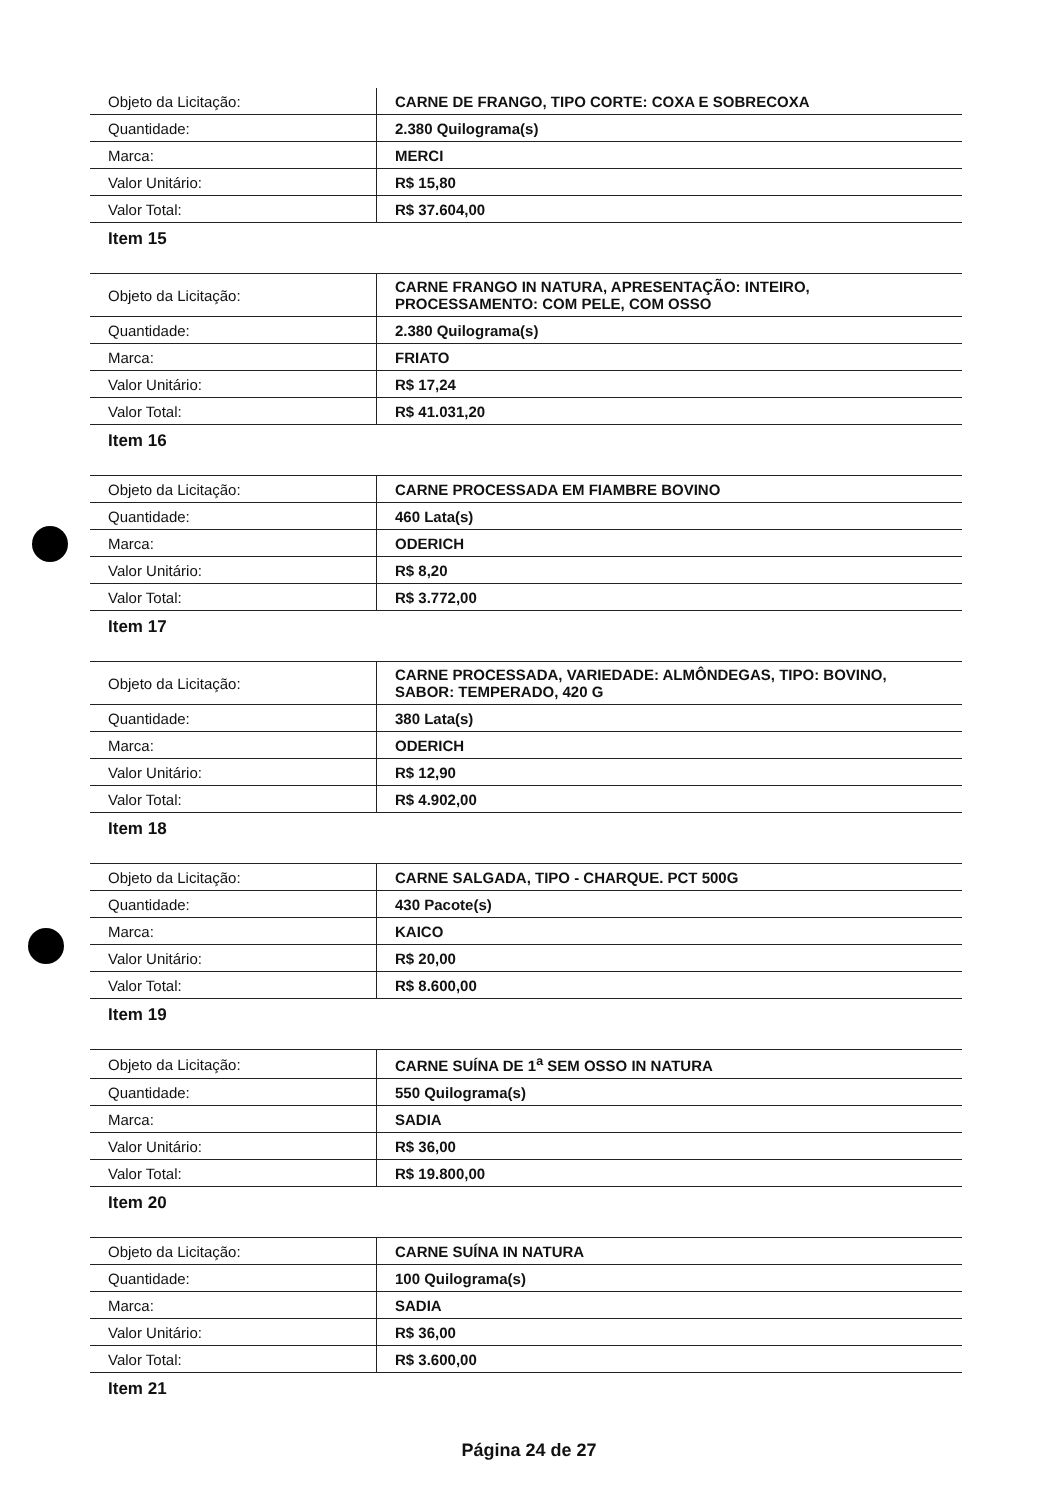| Objeto da Licitação: | CARNE DE FRANGO, TIPO CORTE: COXA E SOBRECOXA |
| Quantidade: | 2.380 Quilograma(s) |
| Marca: | MERCI |
| Valor Unitário: | R$ 15,80 |
| Valor Total: | R$ 37.604,00 |
Item 15
| Objeto da Licitação: | CARNE FRANGO IN NATURA, APRESENTAÇÃO: INTEIRO, PROCESSAMENTO: COM PELE, COM OSSO |
| Quantidade: | 2.380 Quilograma(s) |
| Marca: | FRIATO |
| Valor Unitário: | R$ 17,24 |
| Valor Total: | R$ 41.031,20 |
Item 16
| Objeto da Licitação: | CARNE PROCESSADA EM FIAMBRE BOVINO |
| Quantidade: | 460 Lata(s) |
| Marca: | ODERICH |
| Valor Unitário: | R$ 8,20 |
| Valor Total: | R$ 3.772,00 |
Item 17
| Objeto da Licitação: | CARNE PROCESSADA, VARIEDADE: ALMÔNDEGAS, TIPO: BOVINO, SABOR: TEMPERADO, 420 G |
| Quantidade: | 380 Lata(s) |
| Marca: | ODERICH |
| Valor Unitário: | R$ 12,90 |
| Valor Total: | R$ 4.902,00 |
Item 18
| Objeto da Licitação: | CARNE SALGADA, TIPO - CHARQUE. PCT 500G |
| Quantidade: | 430 Pacote(s) |
| Marca: | KAICO |
| Valor Unitário: | R$ 20,00 |
| Valor Total: | R$ 8.600,00 |
Item 19
| Objeto da Licitação: | CARNE SUÍNA DE 1<sup>a</sup> SEM OSSO IN NATURA |
| Quantidade: | 550 Quilograma(s) |
| Marca: | SADIA |
| Valor Unitário: | R$ 36,00 |
| Valor Total: | R$ 19.800,00 |
Item 20
| Objeto da Licitação: | CARNE SUÍNA IN NATURA |
| Quantidade: | 100 Quilograma(s) |
| Marca: | SADIA |
| Valor Unitário: | R$ 36,00 |
| Valor Total: | R$ 3.600,00 |
Item 21
Página 24 de 27